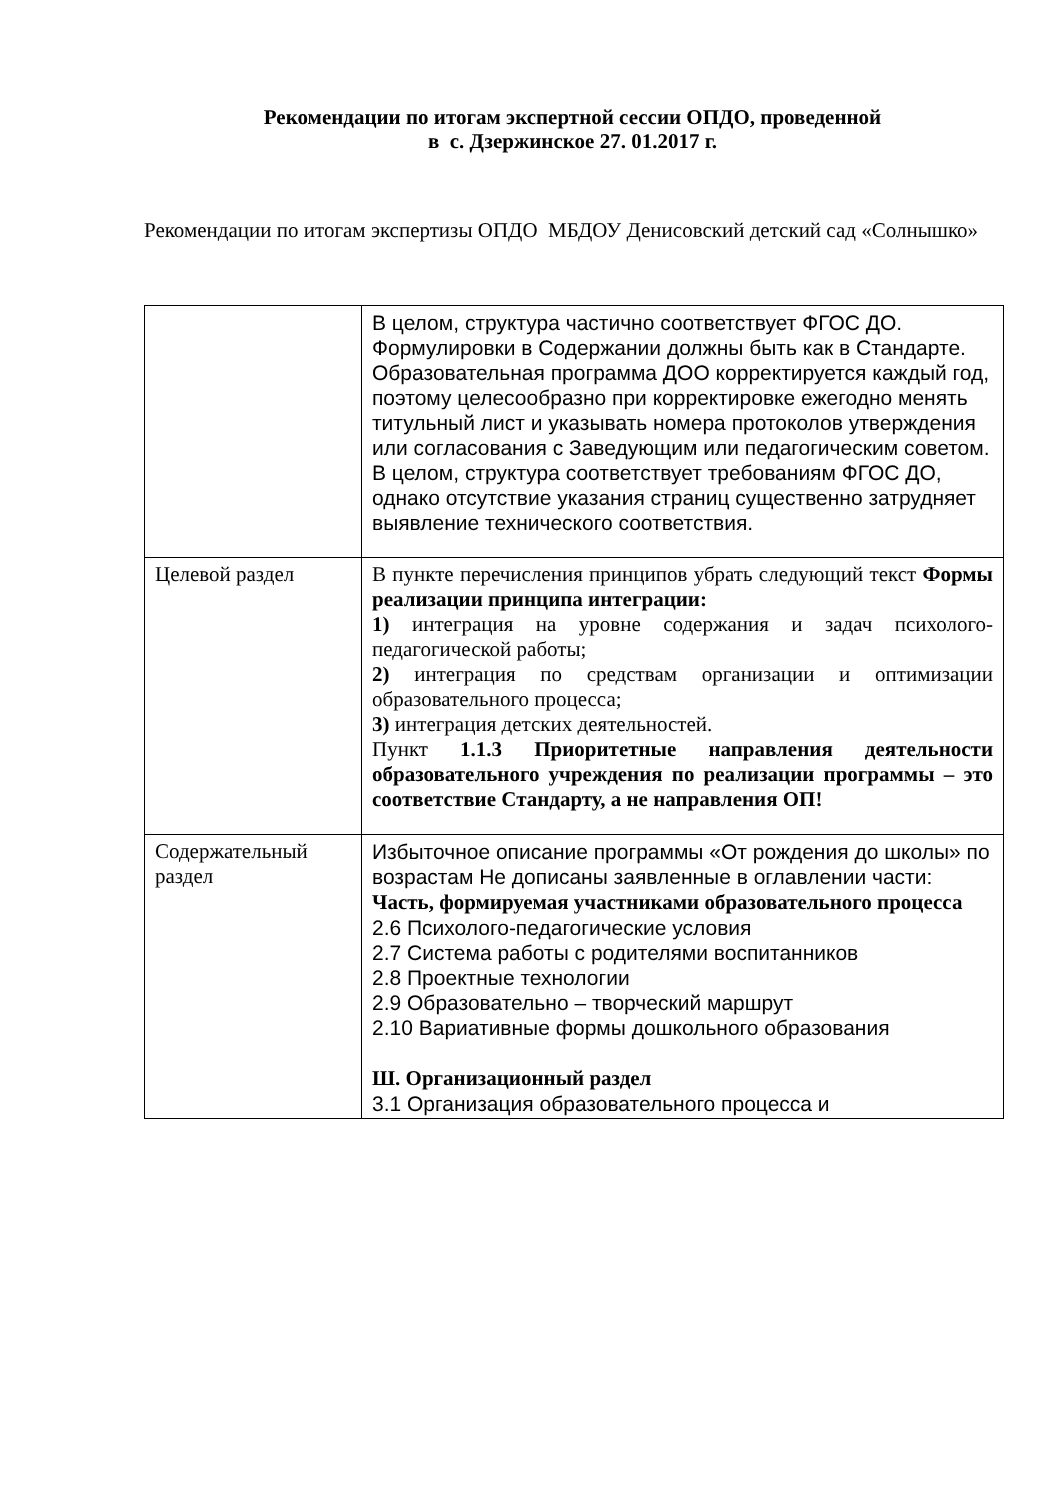Рекомендации по итогам экспертной сессии ОПДО, проведенной
в с. Дзержинское 27. 01.2017 г.
Рекомендации по итогам экспертизы ОПДО МБДОУ Денисовский детский сад «Солнышко»
| | В целом, структура частично соответствует ФГОС ДО. Формулировки в Содержании должны быть как в Стандарте. Образовательная программа ДОО корректируется каждый год, поэтому целесообразно при корректировке ежегодно менять титульный лист и указывать номера протоколов утверждения или согласования с Заведующим или педагогическим советом. В целом, структура соответствует требованиям ФГОС ДО, однако отсутствие указания страниц существенно затрудняет выявление технического соответствия. |
| Целевой раздел | В пункте перечисления принципов убрать следующий текст Формы реализации принципа интеграции: 1) интеграция на уровне содержания и задач психолого-педагогической работы; 2) интеграция по средствам организации и оптимизации образовательного процесса; 3) интеграция детских деятельностей. Пункт 1.1.3 Приоритетные направления деятельности образовательного учреждения по реализации программы – это соответствие Стандарту, а не направления ОП! |
| Содержательный раздел | Избыточное описание программы «От рождения до школы» по возрастам Не дописаны заявленные в оглавлении части: Часть, формируемая участниками образовательного процесса 2.6 Психолого-педагогические условия 2.7 Система работы с родителями воспитанников 2.8 Проектные технологии 2.9 Образовательно – творческий маршрут 2.10 Вариативные формы дошкольного образования Ш. Организационный раздел 3.1 Организация образовательного процесса и |